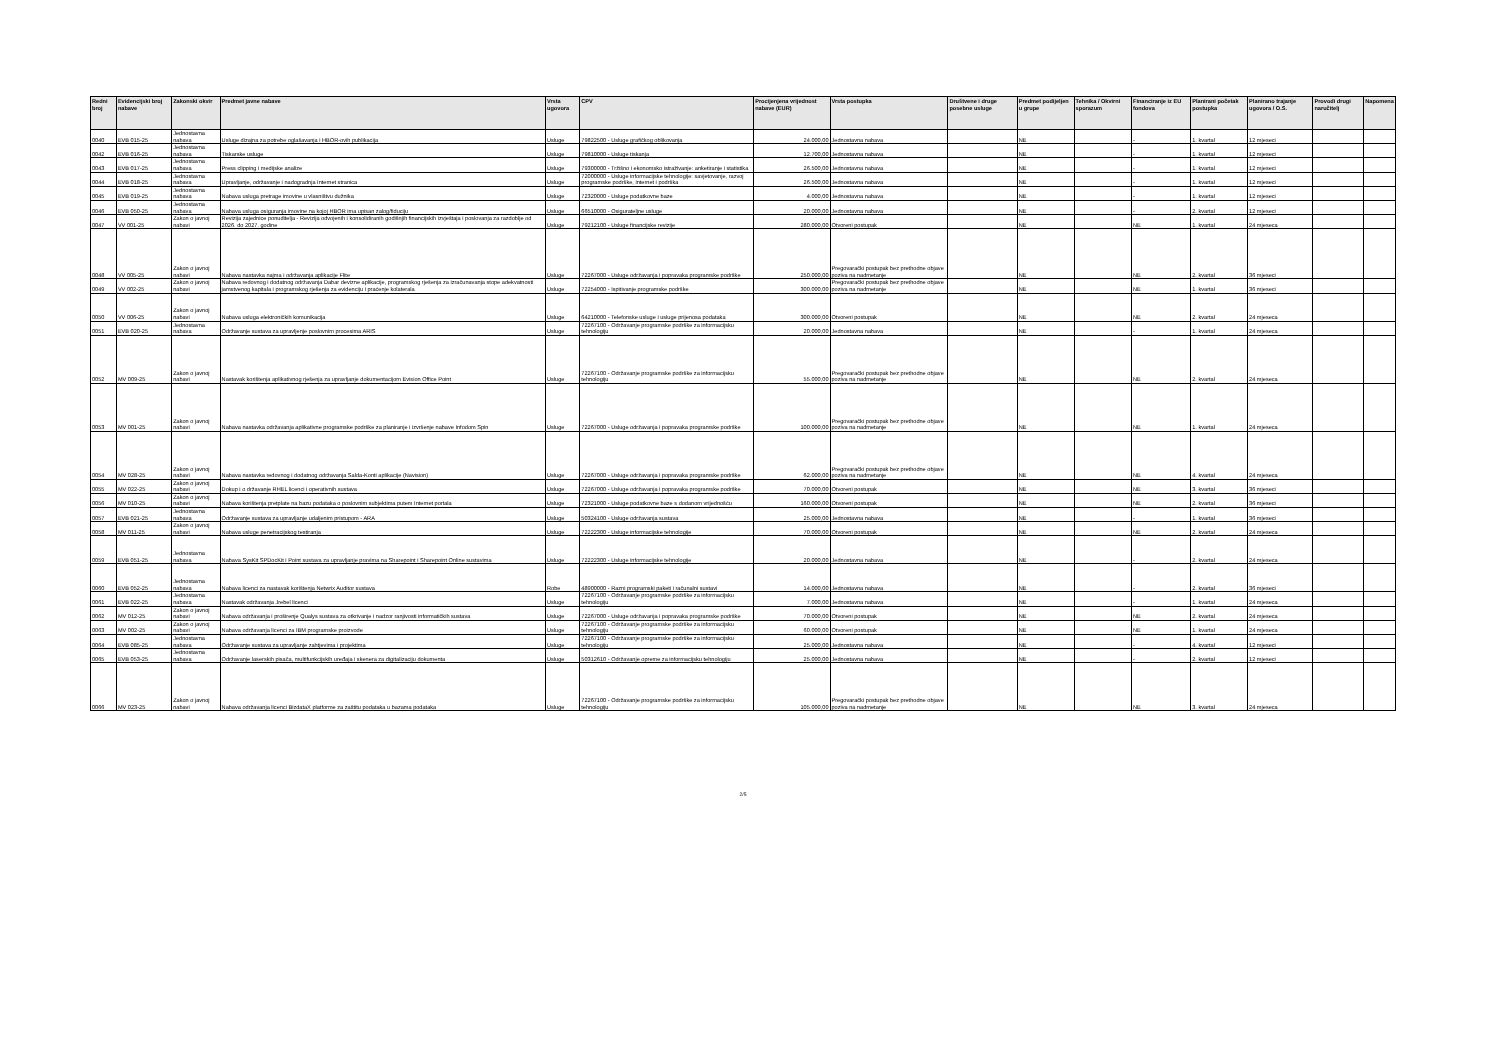| Redni broj | Evidencijski broj nabave | Zakonski okvir | Predmet javne nabave | Vrsta ugovora | CPV | Procijenjena vrijednost nabave (EUR) | Vrsta postupka | Društvene i druge posebne usluge | Predmet podijeljen u grupe | Tehnika / Okvirni sporazum | Financiranje iz EU fondova | Planirani početak postupka | Planirano trajanje ugovora / O.S. | Provodi drugi naručitelj | Napomena |
| --- | --- | --- | --- | --- | --- | --- | --- | --- | --- | --- | --- | --- | --- | --- | --- |
| 0040 | EVB 015-25 | Jednostavna nabava | Usluge dizajna za potrebe oglašavanja i HBOR-ovih publikacija | Usluge | 79822500 - Usluge grafičkog oblikovanja | 24.000,00 | Jednostavna nabava | | NE | | - | 1. kvartal | 12 mjeseci | | |
| 0042 | EVB 016-25 | Jednostavna nabava | Tiskarske usluge | Usluge | 79810000 - Usluge tiskanja | 12.700,00 | Jednostavna nabava | | NE | | - | 1. kvartal | 12 mjeseci | | |
| 0043 | EVB 017-25 | Jednostavna nabava | Press clipping i medijske analize | Usluge | 79300000 - Tržišno i ekonomsko istraživanje: anketiranje i statistika | 26.500,00 | Jednostavna nabava | | NE | | - | 1. kvartal | 12 mjeseci | | |
| 0044 | EVB 018-25 | Jednostavna nabava | Upravljanje, održavanje i nadogradnja Internet stranica | Usluge | 72000000 - Usluge informacijske tehnologije: savjetovanje, razvoj programske podrške, internet i podrška | 26.500,00 | Jednostavna nabava | | NE | | - | 1. kvartal | 12 mjeseci | | |
| 0045 | EVB 019-25 | Jednostavna nabava | Nabava usluga pretrage imovine u vlasništvu dužnika | Usluge | 72320000 - Usluge podatkovne baze | 4.000,00 | Jednostavna nabava | | NE | | - | 1. kvartal | 12 mjeseci | | |
| 0046 | EVB 050-25 | Jednostavna nabava | Nabava usluga osiguranja imovine na kojoj HBOR ima upisan zalog/fiduciju | Usluge | 66510000 - Osigurateljne usluge | 20.000,00 | Jednostavna nabava | | NE | | - | 2. kvartal | 12 mjeseci | | |
| 0047 | VV 001-25 | Zakon o javnoj nabavi | Revizija zajednice ponuditelja - Revizija odvojenih i konsolidiranih godišnjih financijskih izvještaja i poslovanja za razdoblje od 2026. do 2027. godine | Usluge | 79212100 - Usluge financijske revizije | 280.000,00 | Otvoreni postupak | | NE | | NE | 1. kvartal | 24 mjeseca | | |
| 0048 | VV 005-25 | Zakon o javnoj nabavi | Nabava nastavka najma i održavanja aplikacije Flite | Usluge | 72267000 - Usluge održavanja i popravaka programske podrške | 250.000,00 | Pregovarački postupak bez prethodne objave poziva na nadmetanje | | NE | | NE | 2. kvartal | 36 mjeseci | | |
| 0049 | VV 002-25 | Zakon o javnoj nabavi | Nabava redovnog i dodatnog održavanja Dabar devizne aplikacije, programskog rješenja za izračunavanja stope adekvatnosti jamstvenog kapitala i programskog rješenja za evidenciju i praćenje kolaterala | Usluge | 72254000 - Ispitivanje programske podrške | 300.000,00 | Pregovarački postupak bez prethodne objave poziva na nadmetanje | | NE | | NE | 1. kvartal | 36 mjeseci | | |
| 0050 | VV 006-25 | Zakon o javnoj nabavi | Nabava usluga elektroničkih komunikacija | Usluge | 64210000 - Telefonske usluge i usluge prijenosa podataka | 300.000,00 | Otvoreni postupak | | NE | | NE | 2. kvartal | 24 mjeseca | | |
| 0051 | EVB 020-25 | Jednostavna nabava | Održavanje sustava za upravljenje poslovnim procesima ARIS | Usluge | 72267100 - Održavanje programske podrške za informacijsku tehnologiju | 20.000,00 | Jednostavna nabava | | NE | | - | 1. kvartal | 24 mjeseca | | |
| 0052 | MV 009-25 | Zakon o javnoj nabavi | Nastavak korištenja aplikativnog rješenja za upravljanje dokumentacijom Evision Office Point | Usluge | 72267100 - Održavanje programske podrške za informacijsku tehnologiju | 55.000,00 | Pregovarački postupak bez prethodne objave poziva na nadmetanje | | NE | | NE | 2. kvartal | 24 mjeseca | | |
| 0053 | MV 001-25 | Zakon o javnoj nabavi | Nabava nastavka održavanja aplikativne programske podrške za planiranje i izvršenje nabave Infodom Spin | Usluge | 72267000 - Usluge održavanja i popravaka programske podrške | 100.000,00 | Pregovarački postupak bez prethodne objave poziva na nadmetanje | | NE | | NE | 1. kvartal | 24 mjeseca | | |
| 0054 | MV 028-25 | Zakon o javnoj nabavi | Nabava nastavka redovnog i dodatnog održavanja Salda-Konti aplikacije (Navision) | Usluge | 72267000 - Usluge održavanja i popravaka programske podrške | 62.000,00 | Pregovarački postupak bez prethodne objave poziva na nadmetanje | | NE | | NE | 4. kvartal | 24 mjeseca | | |
| 0055 | MV 022-25 | Zakon o javnoj nabavi | Dokup i o državanje RHEL licenci i operativnih sustava | Usluge | 72267000 - Usluge održavanja i popravaka programske podrške | 70.000,00 | Otvoreni postupak | | NE | | NE | 3. kvartal | 36 mjeseci | | |
| 0056 | MV 010-25 | Zakon o javnoj nabavi | Nabava korištenja pretplate na bazu podataka o poslovnim subjektima putem Internet portala | Usluge | 72321000 - Usluge podatkovne baze s dodanom vrijednošću | 160.000,00 | Otvoreni postupak | | NE | | NE | 2. kvartal | 36 mjeseci | | |
| 0057 | EVB 021-25 | Jednostavna nabava | Održavanje sustava za upravljanje udaljenim pristupom - ARA | Usluge | 50324100 - Usluge održavanja sustava | 25.000,00 | Jednostavna nabava | | NE | | - | 1. kvartal | 36 mjeseci | | |
| 0058 | MV 011-25 | Zakon o javnoj nabavi | Nabava usluge penetracijskog testiranja | Usluge | 72222300 - Usluge informacijske tehnologije | 70.000,00 | Otvoreni postupak | | NE | | NE | 2. kvartal | 24 mjeseca | | |
| 0059 | EVB 051-25 | Jednostavna nabava | Nabava SysKit SPDocKit i Point sustava za upravljanje pravima na Sharepoint i Sharepoint Online sustavima | Usluge | 72222300 - Usluge informacijske tehnologije | 20.000,00 | Jednostavna nabava | | NE | | - | 2. kvartal | 24 mjeseca | | |
| 0060 | EVB 052-25 | Jednostavna nabava | Nabava licenci za nastavak korištenja Netwrix Auditor sustava | Robe | 48900000 - Razni programski paketi i računalni sustavi | 14.000,00 | Jednostavna nabava | | NE | | - | 2. kvartal | 36 mjeseci | | |
| 0061 | EVB 022-25 | Jednostavna nabava | Nastavak održavanja Jrebel licenci | Usluge | 72267100 - Održavanje programske podrške za informacijsku tehnologiju | 7.000,00 | Jednostavna nabava | | NE | | - | 1. kvartal | 24 mjeseca | | |
| 0062 | MV 012-25 | Zakon o javnoj nabavi | Nabava održavanja i proširenje Qualys sustava za otkrivanje i nadzor ranjivosti informatičkih sustava | Usluge | 72267000 - Usluge održavanja i popravaka programske podrške | 70.000,00 | Otvoreni postupak | | NE | | NE | 2. kvartal | 24 mjeseca | | |
| 0063 | MV 002-25 | Zakon o javnoj nabavi | Nabava održavanja licenci za IBM programske proizvode | Usluge | 72267100 - Održavanje programske podrške za informacijsku tehnologiju | 60.000,00 | Otvoreni postupak | | NE | | NE | 1. kvartal | 24 mjeseca | | |
| 0064 | EVB 085-25 | Jednostavna nabava | Održavanje sustava za upravljanje zahtjevima i projektima | Usluge | 72267100 - Održavanje programske podrške za informacijsku tehnologiju | 25.000,00 | Jednostavna nabava | | NE | | - | 4. kvartal | 12 mjeseci | | |
| 0065 | EVB 053-25 | Jednostavna nabava | Održavanje laserskih pisača, multifunkcijskih uređaja i skenera za digitalizaciju dokumenta | Usluge | 50312610 - Održavanje opreme za informacijsku tehnologiju | 25.000,00 | Jednostavna nabava | | NE | | - | 2. kvartal | 12 mjeseci | | |
| 0066 | MV 023-25 | Zakon o javnoj nabavi | Nabava održavanja licenci BizdataX platforme za zaštitu podataka u bazama podataka | Usluge | 72267100 - Održavanje programske podrške za informacijsku tehnologiju | 105.000,00 | Pregovarački postupak bez prethodne objave poziva na nadmetanje | | NE | | NE | 3. kvartal | 24 mjeseca | | |
2/5